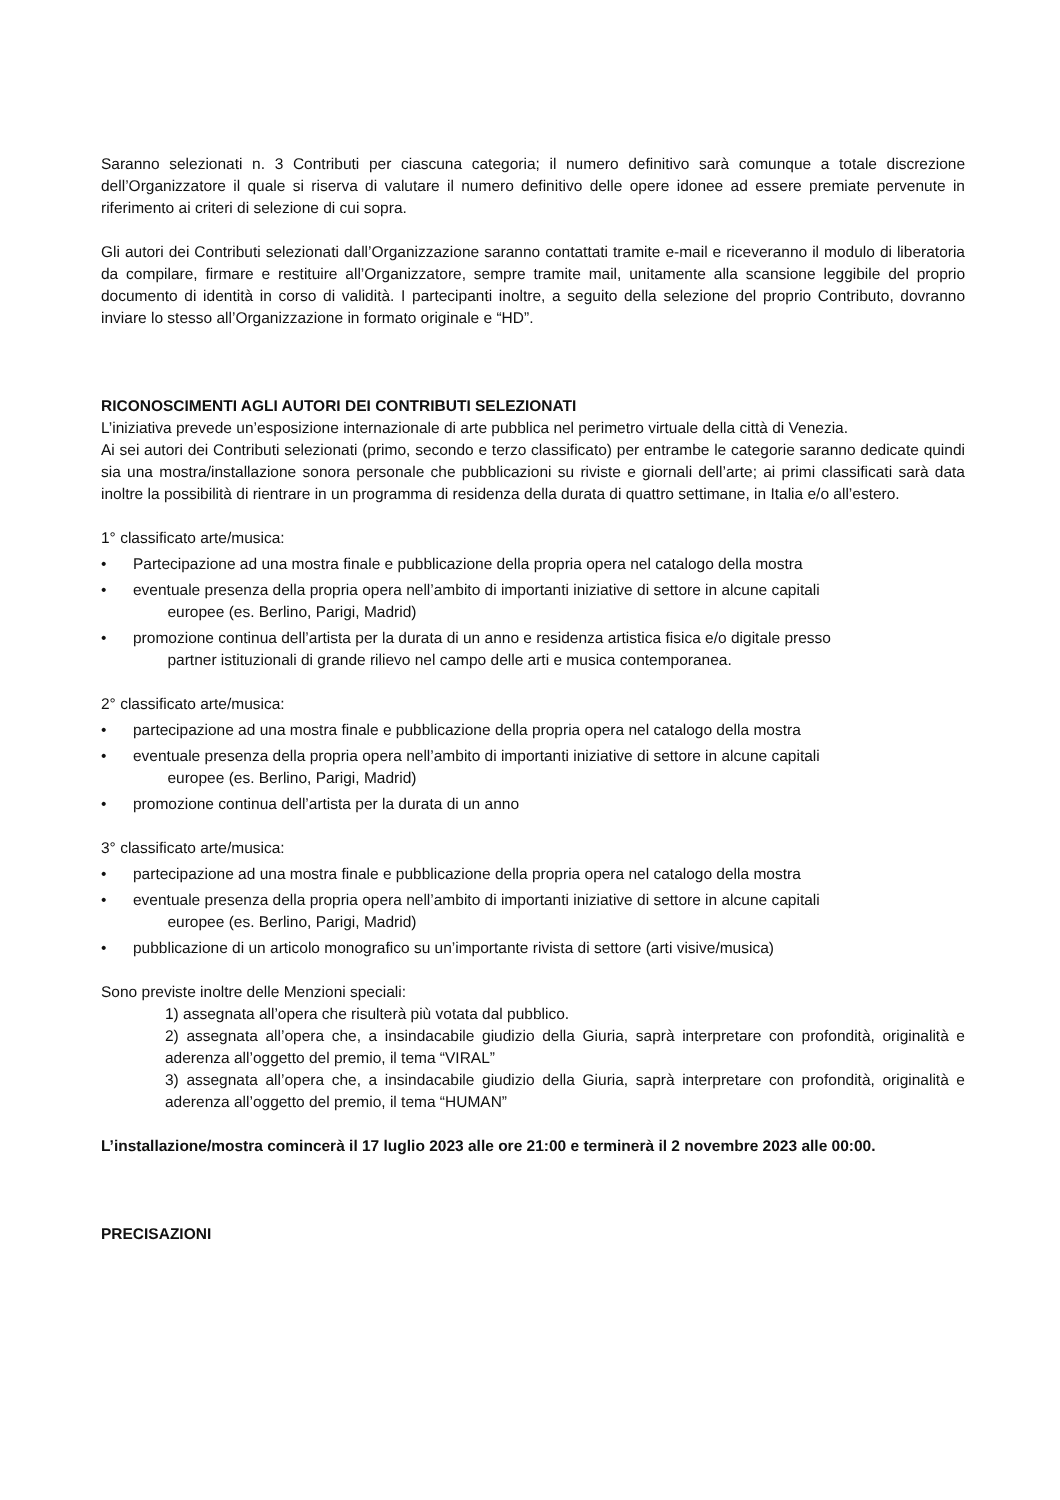Saranno selezionati n. 3 Contributi per ciascuna categoria; il numero definitivo sarà comunque a totale discrezione dell’Organizzatore il quale si riserva di valutare il numero definitivo delle opere idonee ad essere premiate pervenute in riferimento ai criteri di selezione di cui sopra.
Gli autori dei Contributi selezionati dall’Organizzazione saranno contattati tramite e-mail e riceveranno il modulo di liberatoria da compilare, firmare e restituire all’Organizzatore, sempre tramite mail, unitamente alla scansione leggibile del proprio documento di identità in corso di validità. I partecipanti inoltre, a seguito della selezione del proprio Contributo, dovranno inviare lo stesso all’Organizzazione in formato originale e “HD”.
RICONOSCIMENTI AGLI AUTORI DEI CONTRIBUTI SELEZIONATI
L’iniziativa prevede un’esposizione internazionale di arte pubblica nel perimetro virtuale della città di Venezia.
Ai sei autori dei Contributi selezionati (primo, secondo e terzo classificato) per entrambe le categorie saranno dedicate quindi sia una mostra/installazione sonora personale che pubblicazioni su riviste e giornali dell’arte; ai primi classificati sarà data inoltre la possibilità di rientrare in un programma di residenza della durata di quattro settimane, in Italia e/o all’estero.
1° classificato arte/musica:
• Partecipazione ad una mostra finale e pubblicazione della propria opera nel catalogo della mostra
• eventuale presenza della propria opera nell’ambito di importanti iniziative di settore in alcune capitali
europee (es. Berlino, Parigi, Madrid)
• promozione continua dell’artista per la durata di un anno e residenza artistica fisica e/o digitale presso
partner istituzionali di grande rilievo nel campo delle arti e musica contemporanea.
2° classificato arte/musica:
• partecipazione ad una mostra finale e pubblicazione della propria opera nel catalogo della mostra
• eventuale presenza della propria opera nell’ambito di importanti iniziative di settore in alcune capitali
europee (es. Berlino, Parigi, Madrid)
• promozione continua dell’artista per la durata di un anno
3° classificato arte/musica:
• partecipazione ad una mostra finale e pubblicazione della propria opera nel catalogo della mostra
• eventuale presenza della propria opera nell’ambito di importanti iniziative di settore in alcune capitali
europee (es. Berlino, Parigi, Madrid)
• pubblicazione di un articolo monografico su un’importante rivista di settore (arti visive/musica)
Sono previste inoltre delle Menzioni speciali:
1) assegnata all’opera che risulterà più votata dal pubblico.
2) assegnata all’opera che, a insindacabile giudizio della Giuria, saprà interpretare con profondità, originalità e aderenza all’oggetto del premio, il tema “VIRAL”
3) assegnata all’opera che, a insindacabile giudizio della Giuria, saprà interpretare con profondità, originalità e aderenza all’oggetto del premio, il tema “HUMAN”
L’installazione/mostra comincerà il 17 luglio 2023 alle ore 21:00 e terminerà il 2 novembre 2023 alle 00:00.
PRECISAZIONI